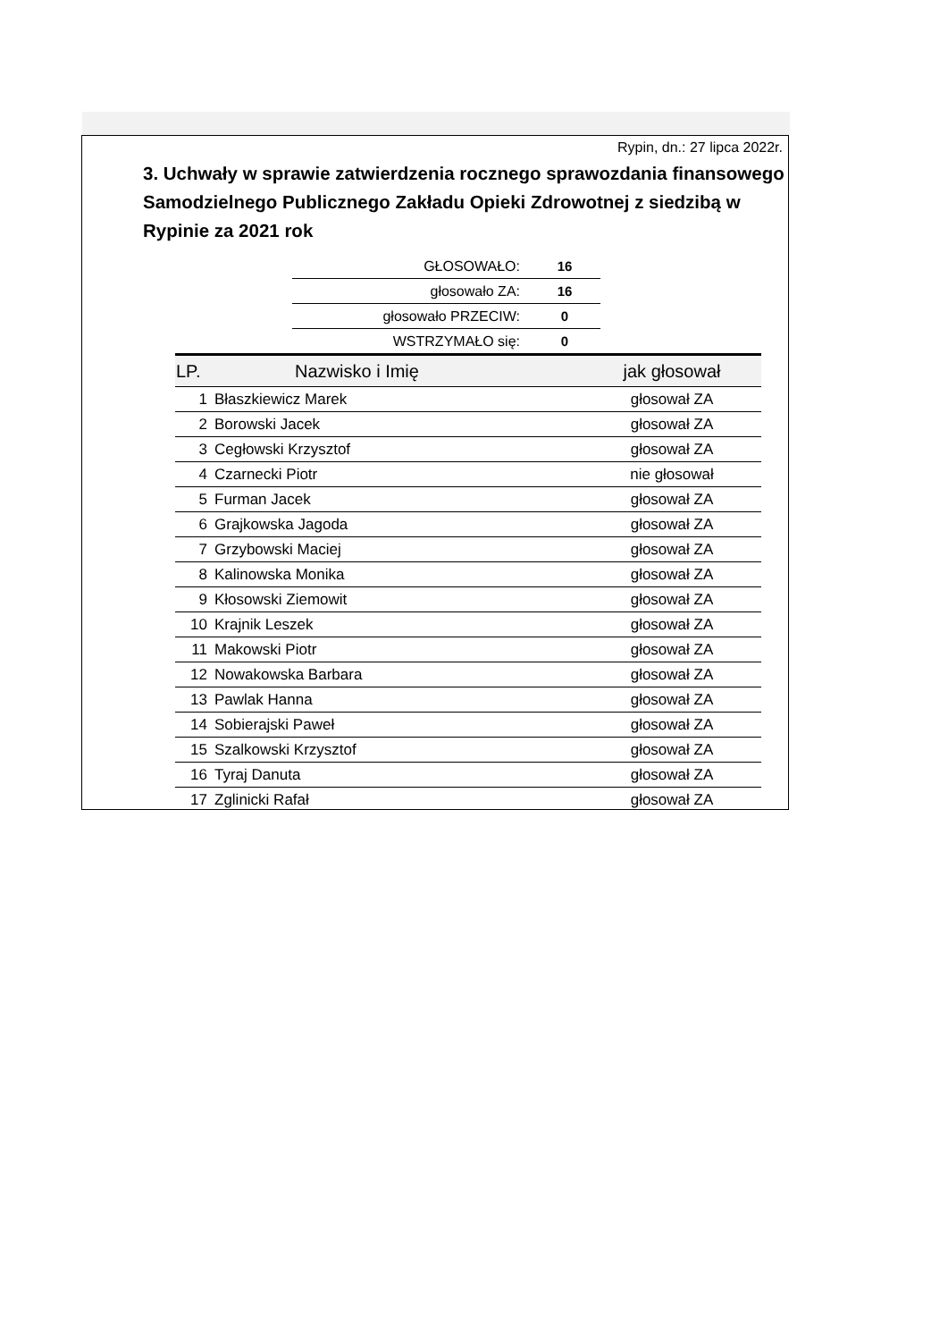Rypin, dn.: 27 lipca 2022r.
3. Uchwały w sprawie zatwierdzenia rocznego sprawozdania finansowego Samodzielnego Publicznego Zakładu Opieki Zdrowotnej z siedzibą w Rypinie za 2021 rok
| GŁOSOWAŁO: | 16 |
| głosowało ZA: | 16 |
| głosowało PRZECIW: | 0 |
| WSTRZYMAŁO się: | 0 |
| LP. | Nazwisko i Imię | jak głosował |
| --- | --- | --- |
| 1 | Błaszkiewicz Marek | głosował ZA |
| 2 | Borowski Jacek | głosował ZA |
| 3 | Cegłowski Krzysztof | głosował ZA |
| 4 | Czarnecki Piotr | nie głosował |
| 5 | Furman Jacek | głosował ZA |
| 6 | Grajkowska Jagoda | głosował ZA |
| 7 | Grzybowski Maciej | głosował ZA |
| 8 | Kalinowska Monika | głosował ZA |
| 9 | Kłosowski Ziemowit | głosował ZA |
| 10 | Krajnik Leszek | głosował ZA |
| 11 | Makowski Piotr | głosował ZA |
| 12 | Nowakowska Barbara | głosował ZA |
| 13 | Pawlak Hanna | głosował ZA |
| 14 | Sobierajski Paweł | głosował ZA |
| 15 | Szalkowski Krzysztof | głosował ZA |
| 16 | Tyraj Danuta | głosował ZA |
| 17 | Zglinicki Rafał | głosował ZA |